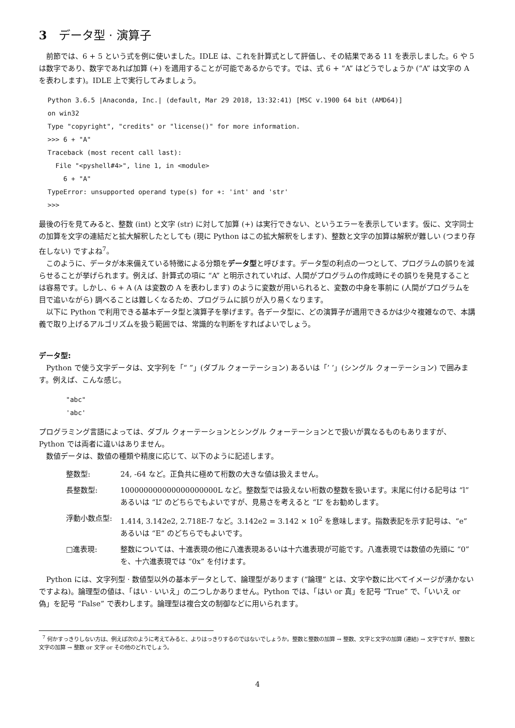3 データ型 · 演算子
前節では、6 + 5 という式を例に使いました。IDLE は、これを計算式として評価し、その結果である 11 を表示しました。6 や 5 は数字であり、数字であれば加算 (+) を適用することが可能であるからです。では、式 6 + “A” はどうでしょうか (“A” は文字の A を表わします)。IDLE 上で実行してみましょう。
Python 3.6.5 |Anaconda, Inc.| (default, Mar 29 2018, 13:32:41) [MSC v.1900 64 bit (AMD64)]
on win32
Type "copyright", "credits" or "license()" for more information.
>>> 6 + "A"
Traceback (most recent call last):
  File "<pyshell#4>", line 1, in <module>
    6 + "A"
TypeError: unsupported operand type(s) for +: 'int' and 'str'
>>>
最後の行を見てみると、整数 (int) と文字 (str) に対して加算 (+) は実行できない、というエラーを表示しています。仮に、文字同士の加算を文字の連結だと拡大解釈したとしても (現に Python はこの拡大解釈をします)、整数と文字の加算は解釈が難しい (つまり存在しない) ですよね<sup>7</sup>。
このように、データが本来備えている特徴による分類をデータ型と呼びます。データ型の利点の一つとして、プログラムの誤りを減らせることが挙げられます。例えば、計算式の項に “A” と明示されていれば、人間がプログラムの作成時にその誤りを発見することは容易です。しかし、6 + A (A は変数の A を表わします) のように変数が用いられると、変数の中身を事前に (人間がプログラムを目で追いながら) 調べることは難しくなるため、プログラムに誤りが入り易くなります。
以下に Python で利用できる基本データ型と演算子を挙げます。各データ型に、どの演算子が適用できるかは少々複雑なので、本講義で取り上げるアルゴリズムを扱う範囲では、常識的な判断をすればよいでしょう。
データ型:
Python で使う文字データは、文字列を「“ ”」(ダブル クォーテーション) あるいは「’ ’」(シングル クォーテーション) で囲みます。例えば、こんな感じ。
"abc"
'abc'
プログラミング言語によっては、ダブル クォーテーションとシングル クォーテーションとで扱いが異なるものもありますが、Python では両者に違いはありません。
数値データは、数値の種類や精度に応じて、以下のように記述します。
整数型: 24, -64 など。正負共に極めて桁数の大きな値は扱えません。
長整数型: 100000000000000000000L など。整数型では扱えない桁数の整数を扱います。末尾に付ける記号は “l” あるいは “L” のどちらでもよいですが、見易さを考えると “L” をお勧めします。
浮動小数点型: 1.414, 3.142e2, 2.718E-7 など。3.142e2 = 3.142 × 10<sup>2</sup> を意味します。指数表記を示す記号は、“e” あるいは “E” のどちらでもよいです。
□進表現: 整数については、十進表現の他に八進表現あるいは十六進表現が可能です。八進表現では数値の先頭に “0” を、十六進表現では “0x” を付けます。
Python には、文字列型 · 数値型以外の基本データとして、論理型があります (“論理” とは、文字や数に比べてイメージが湧かないですよね)。論理型の値は、「はい · いいえ」の二つしかありません。Python では、「はい or 真」を記号 “True” で、「いいえ or 偽」を記号 “False” で表わします。論理型は複合文の制御などに用いられます。
<sup>7</sup> 何かすっきりしない方は、例えば次のように考えてみると、よりはっきりするのではないでしょうか。整数と整数の加算 → 整数、文字と文字の加算 (連結) → 文字ですが、整数と文字の加算 → 整数 or 文字 or その他のどれでしょう。
4